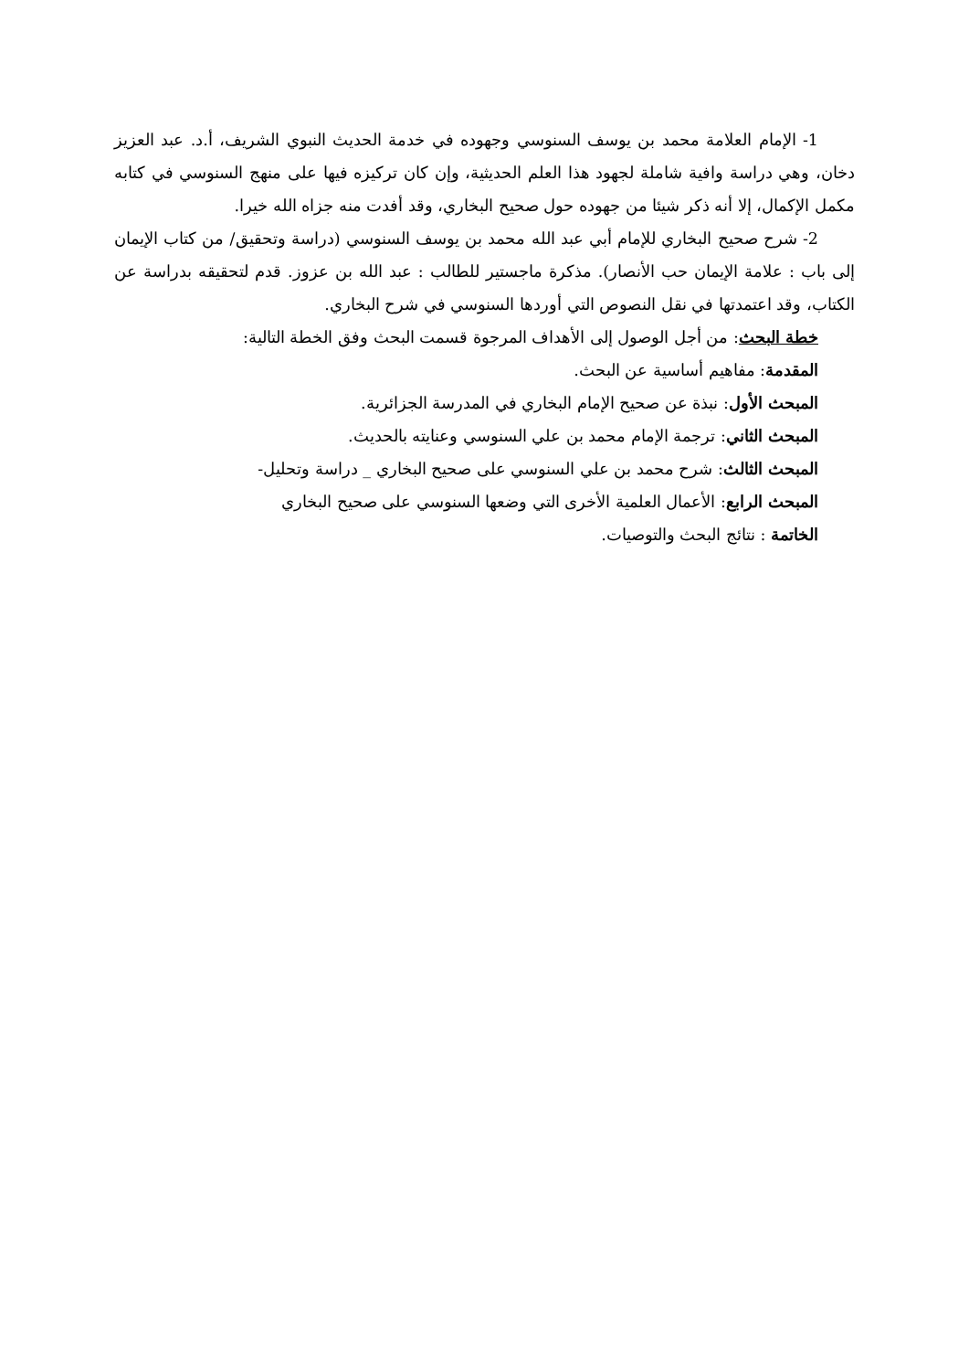1- الإمام العلامة محمد بن يوسف السنوسي وجهوده في خدمة الحديث النبوي الشريف، أ.د. عبد العزيز دخان، وهي دراسة وافية شاملة لجهود هذا العلم الحديثية، وإن كان تركيزه فيها على منهج السنوسي في كتابه مكمل الإكمال، إلا أنه ذكر شيئا من جهوده حول صحيح البخاري، وقد أفدت منه جزاه الله خيرا.
2- شرح صحيح البخاري للإمام أبي عبد الله محمد بن يوسف السنوسي (دراسة وتحقيق/ من كتاب الإيمان إلى باب : علامة الإيمان حب الأنصار). مذكرة ماجستير للطالب : عبد الله بن عزوز. قدم لتحقيقه بدراسة عن الكتاب، وقد اعتمدتها في نقل النصوص التي أوردها السنوسي في شرح البخاري.
خطة البحث: من أجل الوصول إلى الأهداف المرجوة قسمت البحث وفق الخطة التالية:
المقدمة: مفاهيم أساسية عن البحث.
المبحث الأول: نبذة عن صحيح الإمام البخاري في المدرسة الجزائرية.
المبحث الثاني: ترجمة الإمام محمد بن علي السنوسي وعنايته بالحديث.
المبحث الثالث: شرح محمد بن علي السنوسي على صحيح البخاري _ دراسة وتحليل-
المبحث الرابع: الأعمال العلمية الأخرى التي وضعها السنوسي على صحيح البخاري
الخاتمة : نتائج البحث والتوصيات.